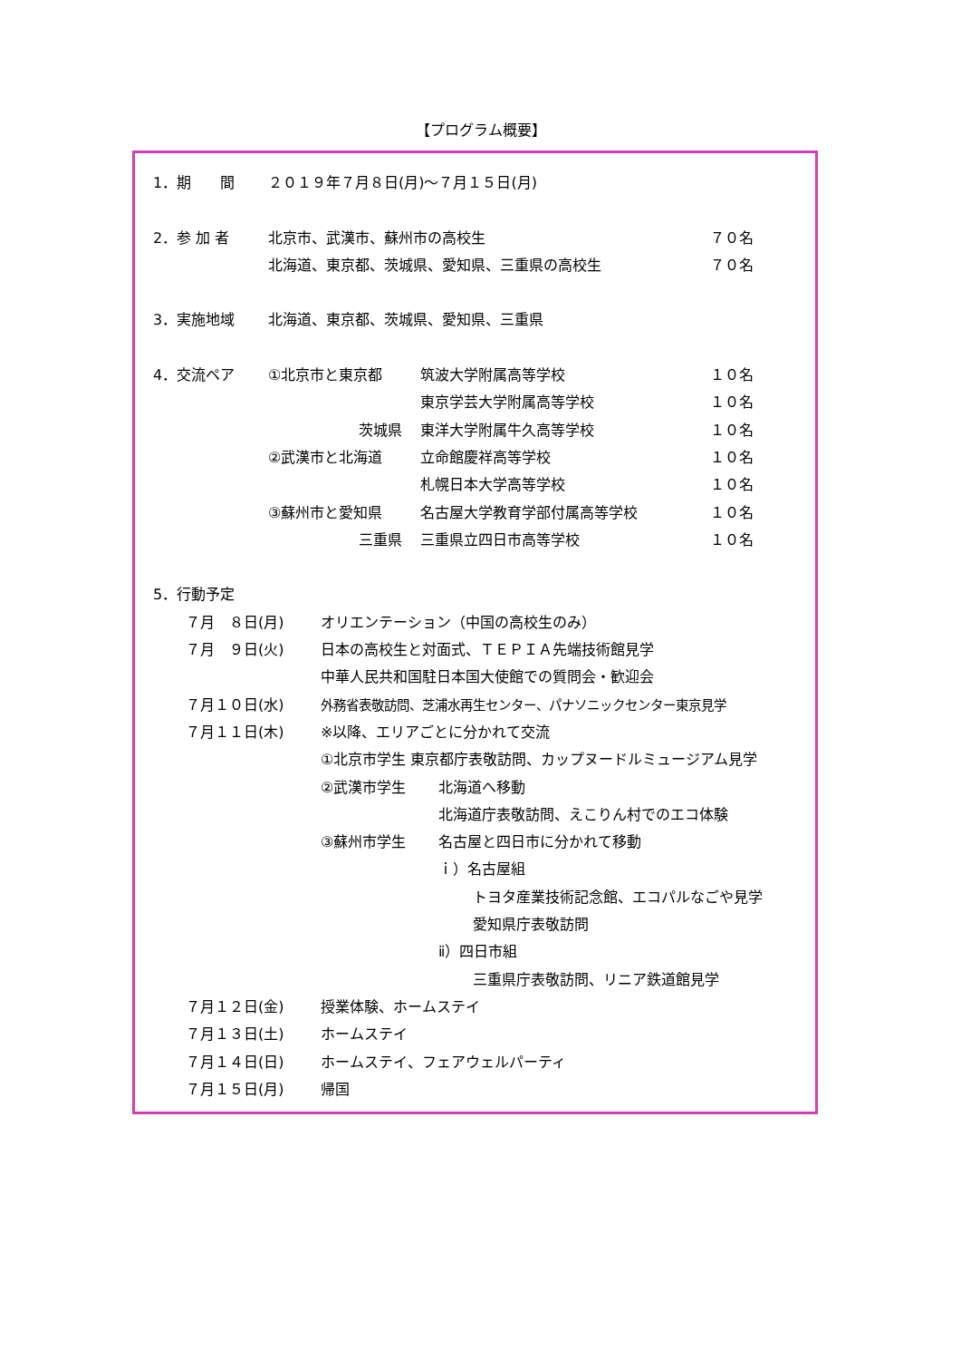【プログラム概要】
1．期　　間 ２０１９年７月８日(月)～７月１５日(月)
2．参 加 者 北京市、武漢市、蘇州市の高校生 ７０名
北海道、東京都、茨城県、愛知県、三重県の高校生 ７０名
3．実施地域 北海道、東京都、茨城県、愛知県、三重県
4．交流ペア ①北京市と東京都 筑波大学附属高等学校 １０名
東京学芸大学附属高等学校 １０名
茨城県 東洋大学附属牛久高等学校 １０名
②武漢市と北海道 立命館慶祥高等学校 １０名
札幌日本大学高等学校 １０名
③蘇州市と愛知県 名古屋大学教育学部付属高等学校 １０名
三重県 三重県立四日市高等学校 １０名
5．行動予定
７月　８日(月) オリエンテーション（中国の高校生のみ）
７月　９日(火) 日本の高校生と対面式、ＴＥＰＩＡ先端技術館見学
中華人民共和国駐日本国大使館での質問会・歓迎会
７月１０日(水) 外務省表敬訪問、芝浦水再生センター、パナソニックセンター東京見学
７月１１日(木) ※以降、エリアごとに分かれて交流
①北京市学生 東京都庁表敬訪問、カップヌードルミュージアム見学
②武漢市学生 北海道へ移動
北海道庁表敬訪問、えこりん村でのエコ体験
③蘇州市学生 名古屋と四日市に分かれて移動
ｉ）名古屋組
トヨタ産業技術記念館、エコパルなごや見学
愛知県庁表敬訪問
ⅱ）四日市組
三重県庁表敬訪問、リニア鉄道館見学
７月１２日(金) 授業体験、ホームステイ
７月１３日(土) ホームステイ
７月１４日(日) ホームステイ、フェアウェルパーティ
７月１５日(月) 帰国